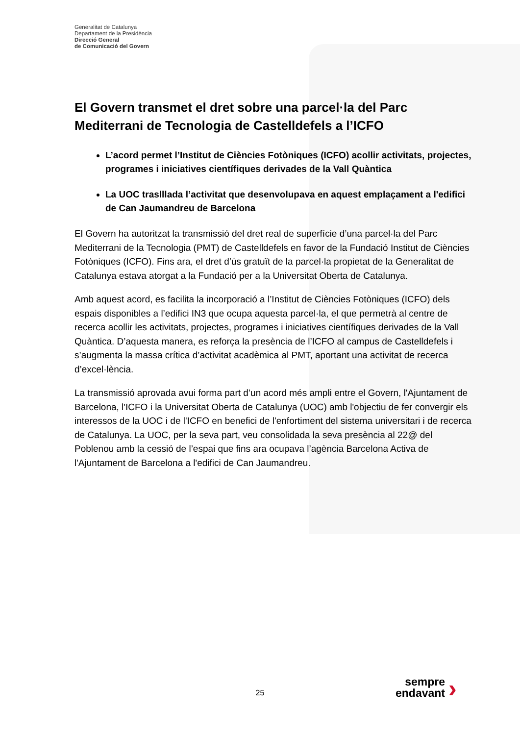Generalitat de Catalunya
Departament de la Presidència
Direcció General
de Comunicació del Govern
El Govern transmet el dret sobre una parcel·la del Parc Mediterrani de Tecnologia de Castelldefels a l’ICFO
L’acord permet l’Institut de Ciències Fotòniques (ICFO) acollir activitats, projectes, programes i iniciatives científiques derivades de la Vall Quàntica
La UOC traslllada l’activitat que desenvolupava en aquest emplaçament a l'edifici de Can Jaumandreu de Barcelona
El Govern ha autoritzat la transmissió del dret real de superfície d’una parcel·la del Parc Mediterrani de la Tecnologia (PMT) de Castelldefels en favor de la Fundació Institut de Ciències Fotòniques (ICFO). Fins ara, el dret d’ús gratuït de la parcel·la propietat de la Generalitat de Catalunya estava atorgat a la Fundació per a la Universitat Oberta de Catalunya.
Amb aquest acord, es facilita la incorporació a l’Institut de Ciències Fotòniques (ICFO) dels espais disponibles a l’edifici IN3 que ocupa aquesta parcel·la, el que permetrà al centre de recerca acollir les activitats, projectes, programes i iniciatives científiques derivades de la Vall Quàntica. D’aquesta manera, es reforça la presència de l’ICFO al campus de Castelldefels i s’augmenta la massa crítica d’activitat acadèmica al PMT, aportant una activitat de recerca d’excel·lència.
La transmissió aprovada avui forma part d’un acord més ampli entre el Govern, l'Ajuntament de Barcelona, l'ICFO i la Universitat Oberta de Catalunya (UOC) amb l'objectiu de fer convergir els interessos de la UOC i de l'ICFO en benefici de l'enfortiment del sistema universitari i de recerca de Catalunya. La UOC, per la seva part, veu consolidada la seva presència al 22@ del Poblenou amb la cessió de l’espai que fins ara ocupava l’agència Barcelona Activa de l'Ajuntament de Barcelona a l'edifici de Can Jaumandreu.
25
sempre endavant
›